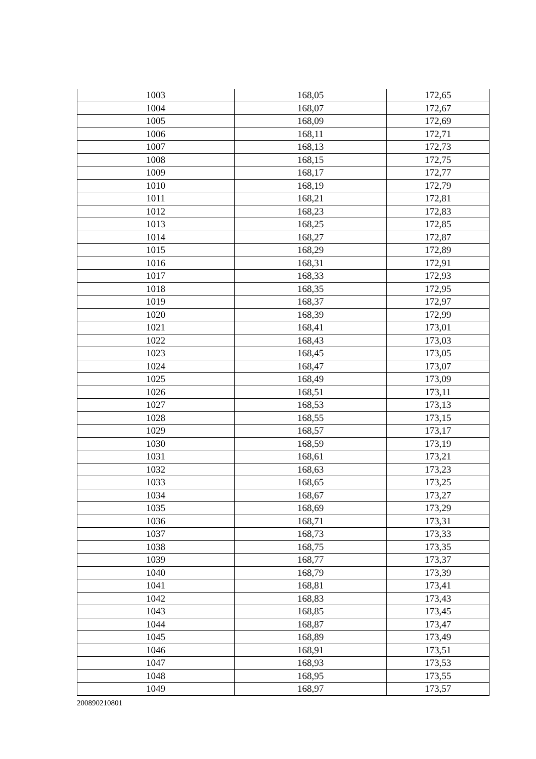| 1003 | 168,05 | 172,65 |
| 1004 | 168,07 | 172,67 |
| 1005 | 168,09 | 172,69 |
| 1006 | 168,11 | 172,71 |
| 1007 | 168,13 | 172,73 |
| 1008 | 168,15 | 172,75 |
| 1009 | 168,17 | 172,77 |
| 1010 | 168,19 | 172,79 |
| 1011 | 168,21 | 172,81 |
| 1012 | 168,23 | 172,83 |
| 1013 | 168,25 | 172,85 |
| 1014 | 168,27 | 172,87 |
| 1015 | 168,29 | 172,89 |
| 1016 | 168,31 | 172,91 |
| 1017 | 168,33 | 172,93 |
| 1018 | 168,35 | 172,95 |
| 1019 | 168,37 | 172,97 |
| 1020 | 168,39 | 172,99 |
| 1021 | 168,41 | 173,01 |
| 1022 | 168,43 | 173,03 |
| 1023 | 168,45 | 173,05 |
| 1024 | 168,47 | 173,07 |
| 1025 | 168,49 | 173,09 |
| 1026 | 168,51 | 173,11 |
| 1027 | 168,53 | 173,13 |
| 1028 | 168,55 | 173,15 |
| 1029 | 168,57 | 173,17 |
| 1030 | 168,59 | 173,19 |
| 1031 | 168,61 | 173,21 |
| 1032 | 168,63 | 173,23 |
| 1033 | 168,65 | 173,25 |
| 1034 | 168,67 | 173,27 |
| 1035 | 168,69 | 173,29 |
| 1036 | 168,71 | 173,31 |
| 1037 | 168,73 | 173,33 |
| 1038 | 168,75 | 173,35 |
| 1039 | 168,77 | 173,37 |
| 1040 | 168,79 | 173,39 |
| 1041 | 168,81 | 173,41 |
| 1042 | 168,83 | 173,43 |
| 1043 | 168,85 | 173,45 |
| 1044 | 168,87 | 173,47 |
| 1045 | 168,89 | 173,49 |
| 1046 | 168,91 | 173,51 |
| 1047 | 168,93 | 173,53 |
| 1048 | 168,95 | 173,55 |
| 1049 | 168,97 | 173,57 |
200890210801